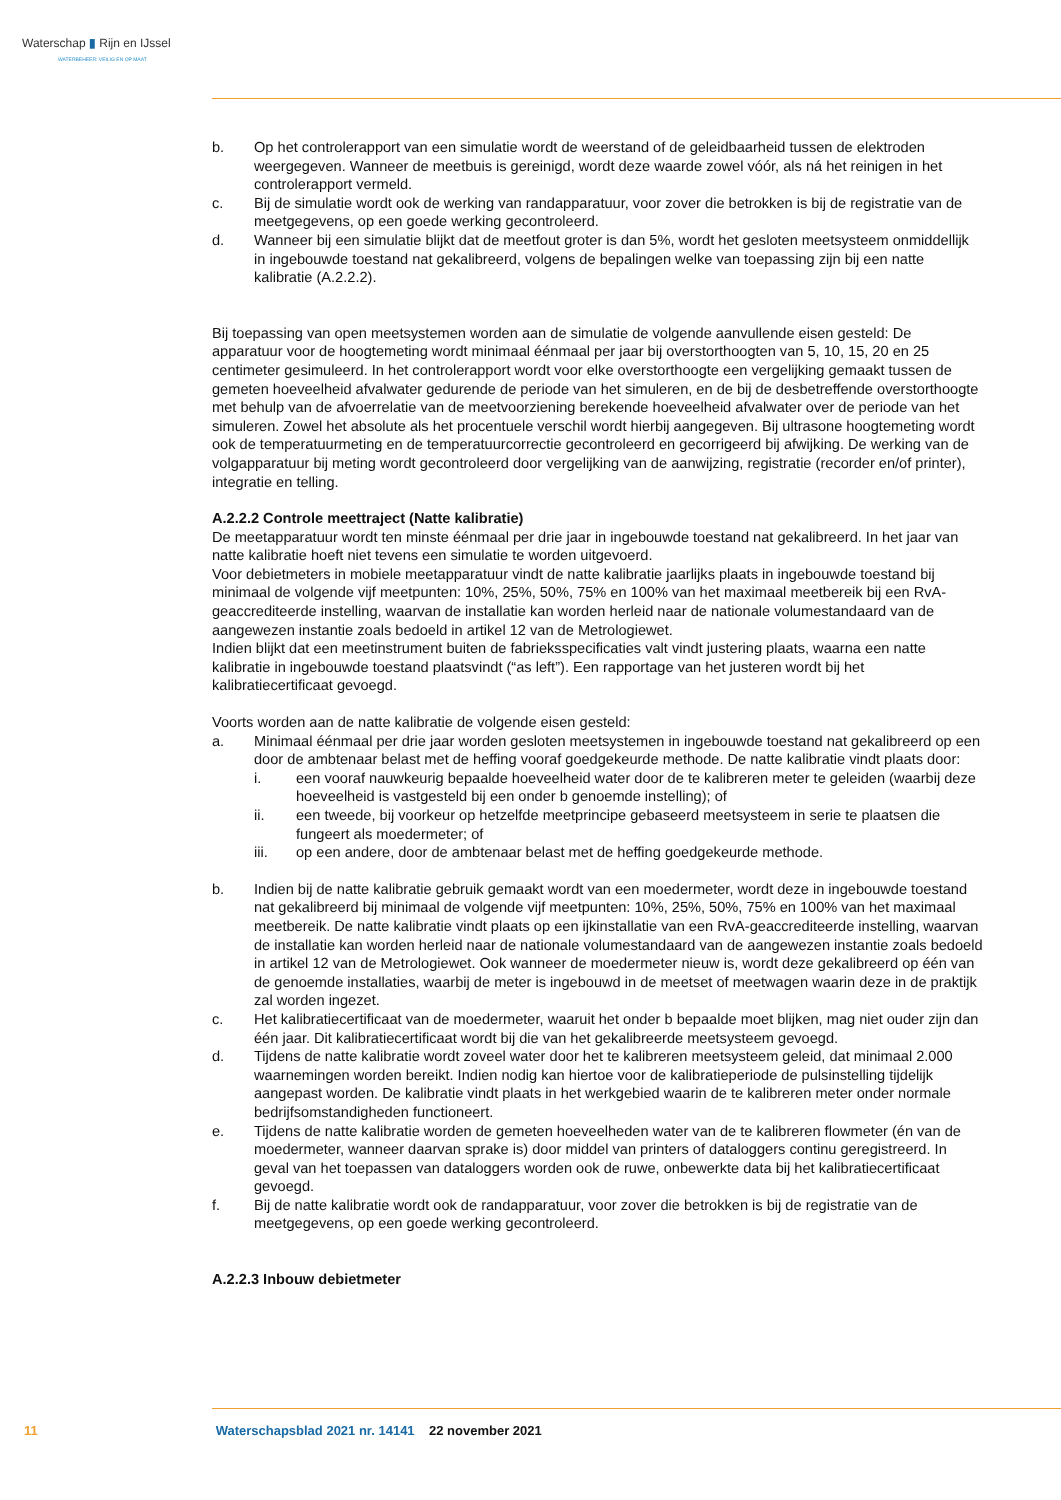Waterschap ▮ Rijn en IJssel
WATERBEHEER: VEILIG EN OP MAAT
b. Op het controlerapport van een simulatie wordt de weerstand of de geleidbaarheid tussen de elektroden weergegeven. Wanneer de meetbuis is gereinigd, wordt deze waarde zowel vóór, als ná het reinigen in het controlerapport vermeld.
c. Bij de simulatie wordt ook de werking van randapparatuur, voor zover die betrokken is bij de registratie van de meetgegevens, op een goede werking gecontroleerd.
d. Wanneer bij een simulatie blijkt dat de meetfout groter is dan 5%, wordt het gesloten meetsysteem onmiddellijk in ingebouwde toestand nat gekalibreerd, volgens de bepalingen welke van toepassing zijn bij een natte kalibratie (A.2.2.2).
Bij toepassing van open meetsystemen worden aan de simulatie de volgende aanvullende eisen gesteld: De apparatuur voor de hoogtemeting wordt minimaal éénmaal per jaar bij overstorthoogten van 5, 10, 15, 20 en 25 centimeter gesimuleerd. In het controlerapport wordt voor elke overstorthoogte een vergelijking gemaakt tussen de gemeten hoeveelheid afvalwater gedurende de periode van het simuleren, en de bij de desbetreffende overstorthoogte met behulp van de afvoerrelatie van de meetvoorziening berekende hoeveelheid afvalwater over de periode van het simuleren. Zowel het absolute als het procentuele verschil wordt hierbij aangegeven. Bij ultrasone hoogtemeting wordt ook de temperatuurmeting en de temperatuurcorrectie gecontroleerd en gecorrigeerd bij afwijking. De werking van de volgapparatuur bij meting wordt gecontroleerd door vergelijking van de aanwijzing, registratie (recorder en/of printer), integratie en telling.
A.2.2.2 Controle meettraject (Natte kalibratie)
De meetapparatuur wordt ten minste éénmaal per drie jaar in ingebouwde toestand nat gekalibreerd. In het jaar van natte kalibratie hoeft niet tevens een simulatie te worden uitgevoerd.
Voor debietmeters in mobiele meetapparatuur vindt de natte kalibratie jaarlijks plaats in ingebouwde toestand bij minimaal de volgende vijf meetpunten: 10%, 25%, 50%, 75% en 100% van het maximaal meetbereik bij een RvA-geaccrediteerde instelling, waarvan de installatie kan worden herleid naar de nationale volumestandaard van de aangewezen instantie zoals bedoeld in artikel 12 van de Metrologiewet.
Indien blijkt dat een meetinstrument buiten de fabrieksspecificaties valt vindt justering plaats, waarna een natte kalibratie in ingebouwde toestand plaatsvindt (“as left”). Een rapportage van het justeren wordt bij het kalibratiecertificaat gevoegd.
Voorts worden aan de natte kalibratie de volgende eisen gesteld:
a. Minimaal éénmaal per drie jaar worden gesloten meetsystemen in ingebouwde toestand nat gekalibreerd op een door de ambtenaar belast met de heffing vooraf goedgekeurde methode. De natte kalibratie vindt plaats door:
i. een vooraf nauwkeurig bepaalde hoeveelheid water door de te kalibreren meter te geleiden (waarbij deze hoeveelheid is vastgesteld bij een onder b genoemde instelling); of
ii. een tweede, bij voorkeur op hetzelfde meetprincipe gebaseerd meetsysteem in serie te plaatsen die fungeert als moedermeter; of
iii. op een andere, door de ambtenaar belast met de heffing goedgekeurde methode.
b. Indien bij de natte kalibratie gebruik gemaakt wordt van een moedermeter, wordt deze in ingebouwde toestand nat gekalibreerd bij minimaal de volgende vijf meetpunten: 10%, 25%, 50%, 75% en 100% van het maximaal meetbereik. De natte kalibratie vindt plaats op een ijkinstallatie van een RvA-geaccrediteerde instelling, waarvan de installatie kan worden herleid naar de nationale volumestandaard van de aangewezen instantie zoals bedoeld in artikel 12 van de Metrologiewet. Ook wanneer de moedermeter nieuw is, wordt deze gekalibreerd op één van de genoemde installaties, waarbij de meter is ingebouwd in de meetset of meetwagen waarin deze in de praktijk zal worden ingezet.
c. Het kalibratiecertificaat van de moedermeter, waaruit het onder b bepaalde moet blijken, mag niet ouder zijn dan één jaar. Dit kalibratiecertificaat wordt bij die van het gekalibreerde meetsysteem gevoegd.
d. Tijdens de natte kalibratie wordt zoveel water door het te kalibreren meetsysteem geleid, dat minimaal 2.000 waarnemingen worden bereikt. Indien nodig kan hiertoe voor de kalibratieperiode de pulsinstelling tijdelijk aangepast worden. De kalibratie vindt plaats in het werkgebied waarin de te kalibreren meter onder normale bedrijfsomstandigheden functioneert.
e. Tijdens de natte kalibratie worden de gemeten hoeveelheden water van de te kalibreren flowmeter (én van de moedermeter, wanneer daarvan sprake is) door middel van printers of dataloggers continu geregistreerd. In geval van het toepassen van dataloggers worden ook de ruwe, onbewerkte data bij het kalibratiecertificaat gevoegd.
f. Bij de natte kalibratie wordt ook de randapparatuur, voor zover die betrokken is bij de registratie van de meetgegevens, op een goede werking gecontroleerd.
A.2.2.3 Inbouw debietmeter
11 Waterschapsblad 2021 nr. 14141 22 november 2021